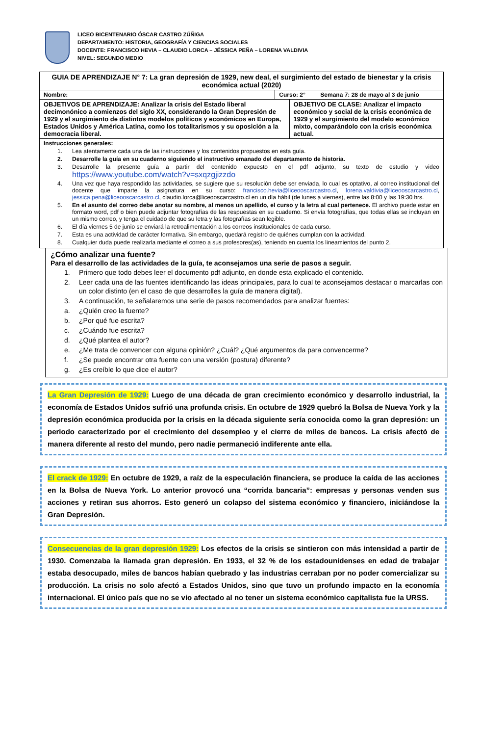LICEO BICENTENARIO ÓSCAR CASTRO ZÚÑIGA
DEPARTAMENTO: HISTORIA, GEOGRAFÍA Y CIENCIAS SOCIALES
DOCENTE: FRANCISCO HEVIA – CLAUDIO LORCA – JÉSSICA PEÑA – LORENA VALDIVIA
NIVEL: SEGUNDO MEDIO
| GUIA DE APRENDIZAJE N° 7: La gran depresión de 1929, new deal, el surgimiento del estado de bienestar y la crisis económica actual (2020) | | | |
| Nombre: | Curso: 2° | | Semana 7: 28 de mayo al 3 de junio |
| OBJETIVOS DE APRENDIZAJE: Analizar la crisis del Estado liberal decimonónico a comienzos del siglo XX, considerando la Gran Depresión de 1929 y el surgimiento de distintos modelos políticos y económicos en Europa, Estados Unidos y América Latina, como los totalitarismos y su oposición a la democracia liberal. | | OBJETIVO DE CLASE: Analizar el impacto económico y social de la crisis económica de 1929 y el surgimiento del modelo económico mixto, comparándolo con la crisis económica actual. | |
| Instrucciones generales: 1. Lea atentamente cada una de las instrucciones y los contenidos propuestos en esta guía. 2. Desarrolle la guía en su cuaderno siguiendo el instructivo emanado del departamento de historia. 3. Desarrolle la presente guía a partir del contenido expuesto en el pdf adjunto, su texto de estudio y video https://www.youtube.com/watch?v=sxqzgjizzdo 4. Una vez que haya respondido las actividades, se sugiere que su resolución debe ser enviada, lo cual es optativo, al correo institucional del docente que imparte la asignatura en su curso: francisco.hevia@liceooscarcastro.cl , lorena.valdivia@liceooscarcastro.cl , jessica.pena@liceooscarcastro.cl , claudio.lorca@liceooscarcastro.cl en un día hábil (de lunes a viernes), entre las 8:00 y las 19:30 hrs. 5. En el asunto del correo debe anotar su nombre, al menos un apellido, el curso y la letra al cual pertenece. El archivo puede estar en formato word, pdf o bien puede adjuntar fotografías de las respuestas en su cuaderno. Si envía fotografías, que todas ellas se incluyan en un mismo correo, y tenga el cuidado de que su letra y las fotografías sean legible. 6. El día viernes 5 de junio se enviará la retroalimentación a los correos institucionales de cada curso. 7. Esta es una actividad de carácter formativa. Sin embargo, quedará registro de quiénes cumplan con la actividad. 8. Cualquier duda puede realizarla mediante el correo a sus profesores(as), teniendo en cuenta los lineamientos del punto 2. | | | |
¿Cómo analizar una fuente?
Para el desarrollo de las actividades de la guía, te aconsejamos una serie de pasos a seguir.
1. Primero que todo debes leer el documento pdf adjunto, en donde esta explicado el contenido.
2. Leer cada una de las fuentes identificando las ideas principales, para lo cual te aconsejamos destacar o marcarlas con un color distinto (en el caso de que desarrolles la guía de manera digital).
3. A continuación, te señalaremos una serie de pasos recomendados para analizar fuentes:
a. ¿Quién creo la fuente?
b. ¿Por qué fue escrita?
c. ¿Cuándo fue escrita?
d. ¿Qué plantea el autor?
e. ¿Me trata de convencer con alguna opinión? ¿Cuál? ¿Qué argumentos da para convencerme?
f. ¿Se puede encontrar otra fuente con una versión (postura) diferente?
g. ¿Es creíble lo que dice el autor?
La Gran Depresión de 1929: Luego de una década de gran crecimiento económico y desarrollo industrial, la economía de Estados Unidos sufrió una profunda crisis. En octubre de 1929 quebró la Bolsa de Nueva York y la depresión económica producida por la crisis en la década siguiente sería conocida como la gran depresión: un periodo caracterizado por el crecimiento del desempleo y el cierre de miles de bancos. La crisis afectó de manera diferente al resto del mundo, pero nadie permaneció indiferente ante ella.
El crack de 1929: En octubre de 1929, a raíz de la especulación financiera, se produce la caída de las acciones en la Bolsa de Nueva York. Lo anterior provocó una “corrida bancaria”: empresas y personas venden sus acciones y retiran sus ahorros. Esto generó un colapso del sistema económico y financiero, iniciándose la Gran Depresión.
Consecuencias de la gran depresión 1929: Los efectos de la crisis se sintieron con más intensidad a partir de 1930. Comenzaba la llamada gran depresión. En 1933, el 32 % de los estadounidenses en edad de trabajar estaba desocupado, miles de bancos habían quebrado y las industrias cerraban por no poder comercializar su producción. La crisis no solo afectó a Estados Unidos, sino que tuvo un profundo impacto en la economía internacional. El único país que no se vio afectado al no tener un sistema económico capitalista fue la URSS.